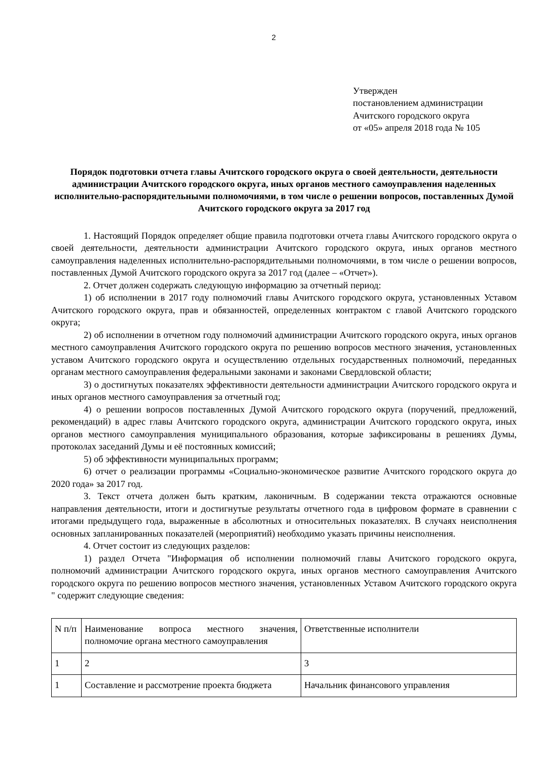2
Утвержден
постановлением администрации
Ачитского городского округа
от «05» апреля 2018 года № 105
Порядок подготовки отчета главы Ачитского городского округа о своей деятельности, деятельности администрации Ачитского городского округа, иных органов местного самоуправления наделенных исполнительно-распорядительными полномочиями, в том числе о решении вопросов, поставленных Думой Ачитского городского округа за 2017 год
1. Настоящий Порядок определяет общие правила подготовки отчета главы Ачитского городского округа о своей деятельности, деятельности администрации Ачитского городского округа, иных органов местного самоуправления наделенных исполнительно-распорядительными полномочиями, в том числе о решении вопросов, поставленных Думой Ачитского городского округа за 2017 год (далее – «Отчет»).
2. Отчет должен содержать следующую информацию за отчетный период:
1) об исполнении в 2017 году полномочий главы Ачитского городского округа, установленных Уставом Ачитского городского округа, прав и обязанностей, определенных контрактом с главой Ачитского городского округа;
2) об исполнении в отчетном году полномочий администрации Ачитского городского округа, иных органов местного самоуправления Ачитского городского округа по решению вопросов местного значения, установленных уставом Ачитского городского округа и осуществлению отдельных государственных полномочий, переданных органам местного самоуправления федеральными законами и законами Свердловской области;
3) о достигнутых показателях эффективности деятельности администрации Ачитского городского округа и иных органов местного самоуправления за отчетный год;
4) о решении вопросов поставленных Думой Ачитского городского округа (поручений, предложений, рекомендаций) в адрес главы Ачитского городского округа, администрации Ачитского городского округа, иных органов местного самоуправления муниципального образования, которые зафиксированы в решениях Думы, протоколах заседаний Думы и её постоянных комиссий;
5) об эффективности муниципальных программ;
6) отчет о реализации программы «Социально-экономическое развитие Ачитского городского округа до 2020 года» за 2017 год.
3. Текст отчета должен быть кратким, лаконичным. В содержании текста отражаются основные направления деятельности, итоги и достигнутые результаты отчетного года в цифровом формате в сравнении с итогами предыдущего года, выраженные в абсолютных и относительных показателях. В случаях неисполнения основных запланированных показателей (мероприятий) необходимо указать причины неисполнения.
4. Отчет состоит из следующих разделов:
1) раздел Отчета "Информация об исполнении полномочий главы Ачитского городского округа, полномочий администрации Ачитского городского округа, иных органов местного самоуправления Ачитского городского округа по решению вопросов местного значения, установленных Уставом Ачитского городского округа " содержит следующие сведения:
| N п/п | Наименование вопроса местного значения, полномочие органа местного самоуправления | Ответственные исполнители |
| 1 | 2 | 3 |
| 1 | Составление и рассмотрение проекта бюджета | Начальник финансового управления |